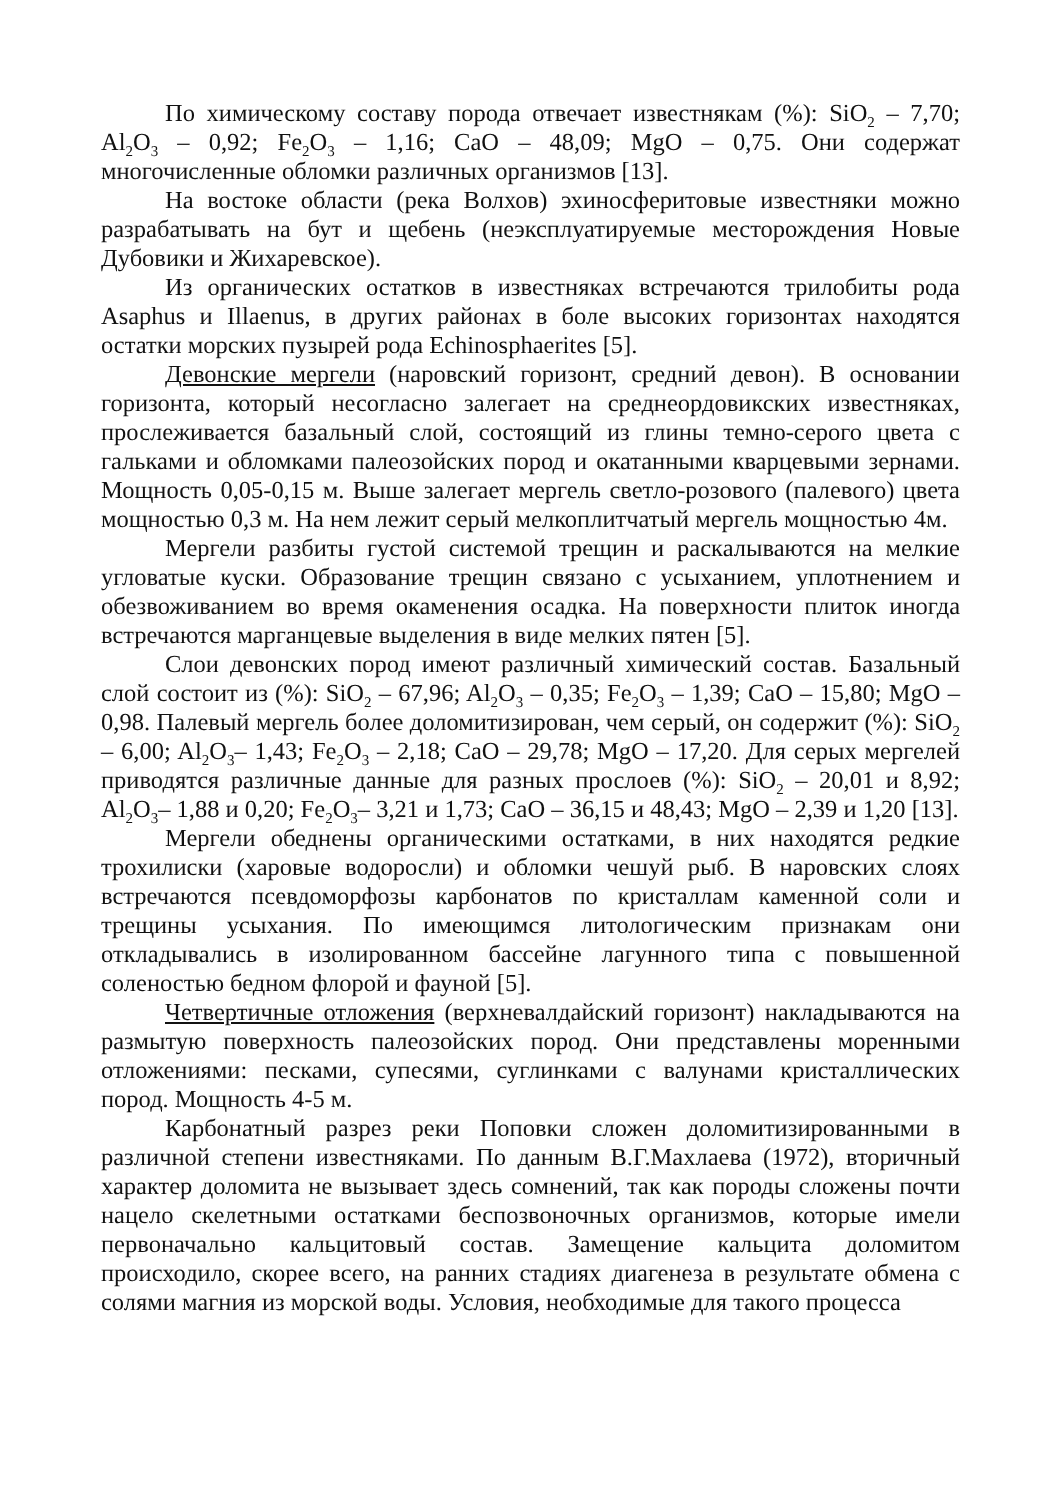По химическому составу порода отвечает известнякам (%): SiO<sub>2</sub> – 7,70; Al<sub>2</sub>O<sub>3</sub> – 0,92; Fe<sub>2</sub>O<sub>3</sub> – 1,16; CaO – 48,09; MgO – 0,75. Они содержат многочисленные обломки различных организмов [13].
На востоке области (река Волхов) эхиносферитовые известняки можно разрабатывать на бут и щебень (неэксплуатируемые месторождения Новые Дубовики и Жихаревское).
Из органических остатков в известняках встречаются трилобиты рода Asaphus и Illaenus, в других районах в боле высоких горизонтах находятся остатки морских пузырей рода Echinosphaerites [5].
Девонские мергели (наровский горизонт, средний девон). В основании горизонта, который несогласно залегает на среднеордовикских известняках, прослеживается базальный слой, состоящий из глины темно-серого цвета с гальками и обломками палеозойских пород и окатанными кварцевыми зернами. Мощность 0,05-0,15 м. Выше залегает мергель светло-розового (палевого) цвета мощностью 0,3 м. На нем лежит серый мелкоплитчатый мергель мощностью 4м.
Мергели разбиты густой системой трещин и раскалываются на мелкие угловатые куски. Образование трещин связано с усыханием, уплотнением и обезвоживанием во время окаменения осадка. На поверхности плиток иногда встречаются марганцевые выделения в виде мелких пятен [5].
Слои девонских пород имеют различный химический состав. Базальный слой состоит из (%): SiO<sub>2</sub> – 67,96; Al<sub>2</sub>O<sub>3</sub> – 0,35; Fe<sub>2</sub>O<sub>3</sub> – 1,39; CaO – 15,80; MgO – 0,98. Палевый мергель более доломитизирован, чем серый, он содержит (%): SiO<sub>2</sub> – 6,00; Al<sub>2</sub>O<sub>3</sub>– 1,43; Fe<sub>2</sub>O<sub>3</sub> – 2,18; CaO – 29,78; MgO – 17,20. Для серых мергелей приводятся различные данные для разных прослоев (%): SiO<sub>2</sub> – 20,01 и 8,92; Al<sub>2</sub>O<sub>3</sub>– 1,88 и 0,20; Fe<sub>2</sub>O<sub>3</sub>– 3,21 и 1,73; CaO – 36,15 и 48,43; MgO – 2,39 и 1,20 [13].
Мергели обеднены органическими остатками, в них находятся редкие трохилиски (харовые водоросли) и обломки чешуй рыб. В наровских слоях встречаются псевдоморфозы карбонатов по кристаллам каменной соли и трещины усыхания. По имеющимся литологическим признакам они откладывались в изолированном бассейне лагунного типа с повышенной соленостью бедном флорой и фауной [5].
Четвертичные отложения (верхневалдайский горизонт) накладываются на размытую поверхность палеозойских пород. Они представлены моренными отложениями: песками, супесями, суглинками с валунами кристаллических пород. Мощность 4-5 м.
Карбонатный разрез реки Поповки сложен доломитизированными в различной степени известняками. По данным В.Г.Махлаева (1972), вторичный характер доломита не вызывает здесь сомнений, так как породы сложены почти нацело скелетными остатками беспозвоночных организмов, которые имели первоначально кальцитовый состав. Замещение кальцита доломитом происходило, скорее всего, на ранних стадиях диагенеза в результате обмена с солями магния из морской воды. Условия, необходимые для такого процесса